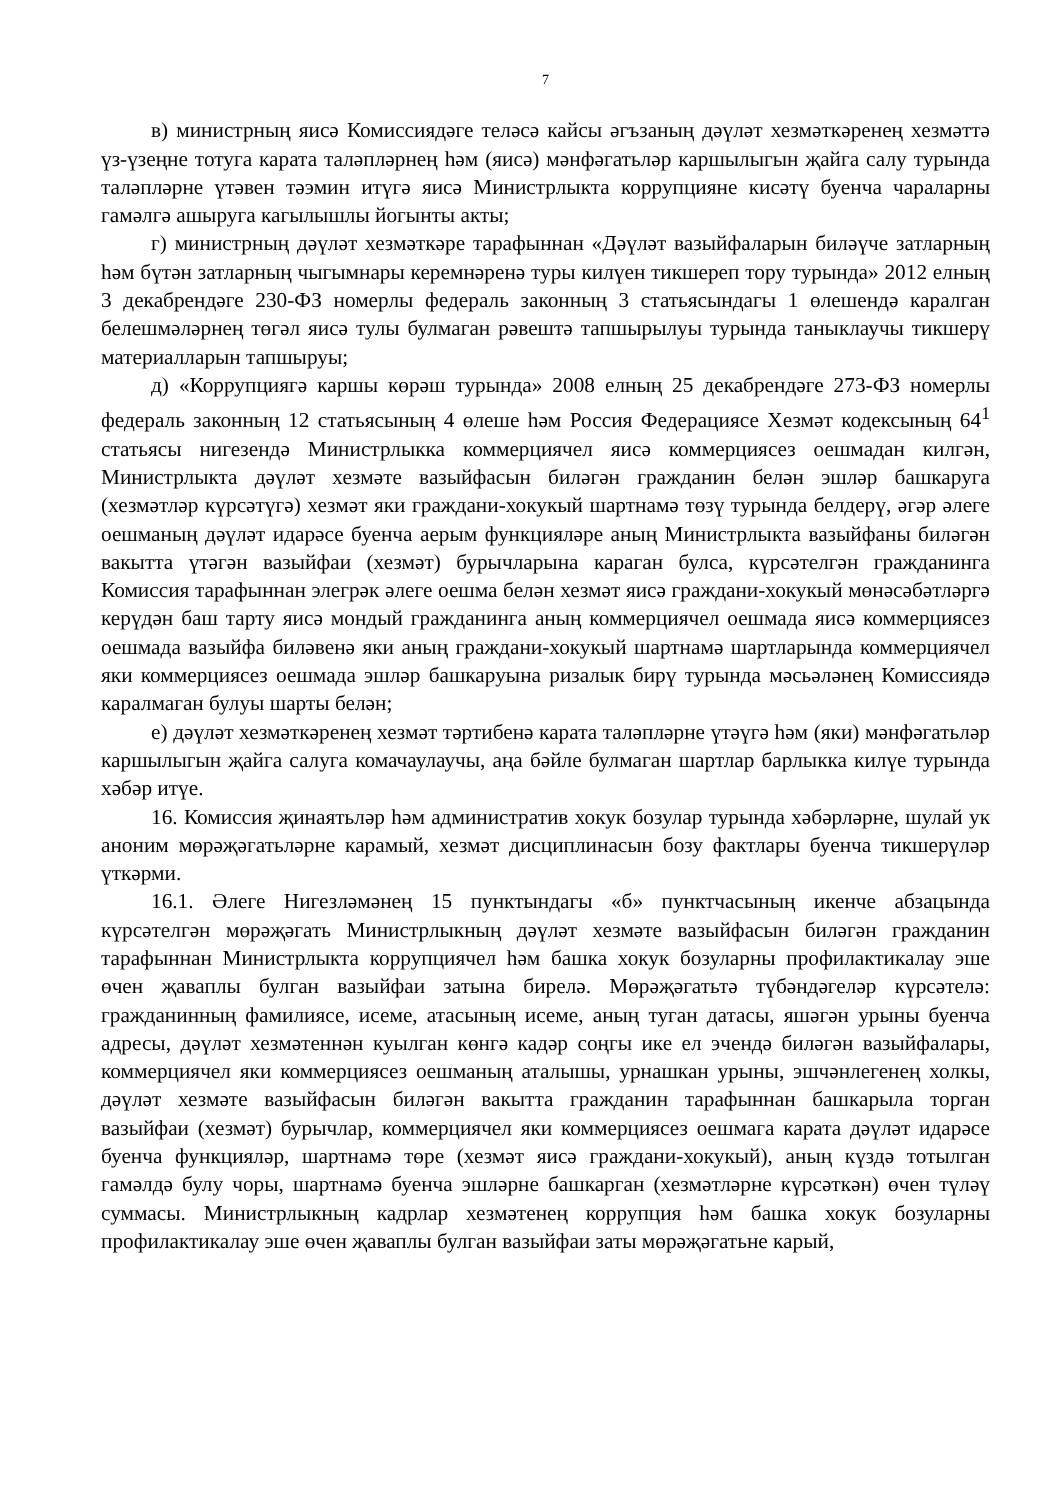7
в) министрның яисә Комиссиядәге теләсә кайсы әгъзаның дәүләт хезмәткәренең хезмәттә үз-үзеңне тотуга карата таләпләрнең һәм (яисә) мәнфәгатьләр каршылыгын җайга салу турында таләпләрне үтәвен тәэмин итүгә яисә Министрлыкта коррупцияне кисәтү буенча чараларны гамәлгә ашыруга кагылышлы йогынты акты;
г) министрның дәүләт хезмәткәре тарафыннан «Дәүләт вазыйфаларын биләүче затларның һәм бүтән затларның чыгымнары керемнәренә туры килүен тикшереп тору турында» 2012 елның 3 декабрендәге 230-ФЗ номерлы федераль законның 3 статьясындагы 1 өлешендә каралган белешмәләрнең төгәл яисә тулы булмаган рәвештә тапшырылуы турында таныклаучы тикшерү материалларын тапшыруы;
д) «Коррупциягә каршы көрәш турында» 2008 елның 25 декабрендәге 273-ФЗ номерлы федераль законның 12 статьясының 4 өлеше һәм Россия Федерациясе Хезмәт кодексының 64<sup>1</sup> статьясы нигезендә Министрлыкка коммерциячел яисә коммерциясез оешмадан килгән, Министрлыкта дәүләт хезмәте вазыйфасын биләгән гражданин белән эшләр башкаруга (хезмәтләр күрсәтүгә) хезмәт яки граждани-хокукый шартнамә төзү турында белдерү, әгәр әлеге оешманың дәүләт идарәсе буенча аерым функцияләре аның Министрлыкта вазыйфаны биләгән вакытта үтәгән вазыйфаи (хезмәт) бурычларына караган булса, күрсәтелгән гражданинга Комиссия тарафыннан элегрәк әлеге оешма белән хезмәт яисә граждани-хокукый мөнәсәбәтләргә керүдән баш тарту яисә мондый гражданинга аның коммерциячел оешмада яисә коммерциясез оешмада вазыйфа биләвенә яки аның граждани-хокукый шартнамә шартларында коммерциячел яки коммерциясез оешмада эшләр башкаруына ризалык бирү турында мәсьәләнең Комиссиядә каралмаган булуы шарты белән;
е) дәүләт хезмәткәренең хезмәт тәртибенә карата таләпләрне үтәүгә һәм (яки) мәнфәгатьләр каршылыгын җайга салуга комачаулаучы, аңа бәйле булмаган шартлар барлыкка килүе турында хәбәр итүе.
16. Комиссия җинаятьләр һәм административ хокук бозулар турында хәбәрләрне, шулай ук аноним мөрәҗәгатьләрне карамый, хезмәт дисциплинасын бозу фактлары буенча тикшерүләр үткәрми.
16.1. Әлеге Нигезләмәнең 15 пунктындагы «б» пунктчасының икенче абзацында күрсәтелгән мөрәҗәгать Министрлыкның дәүләт хезмәте вазыйфасын биләгән гражданин тарафыннан Министрлыкта коррупциячел һәм башка хокук бозуларны профилактикалау эше өчен җаваплы булган вазыйфаи затына бирелә. Мөрәҗәгатьтә түбәндәгеләр күрсәтелә: гражданинның фамилиясе, исеме, атасының исеме, аның туган датасы, яшәгән урыны буенча адресы, дәүләт хезмәтеннән куылган көнгә кадәр соңгы ике ел эчендә биләгән вазыйфалары, коммерциячел яки коммерциясез оешманың аталышы, урнашкан урыны, эшчәнлегенең холкы, дәүләт хезмәте вазыйфасын биләгән вакытта гражданин тарафыннан башкарыла торган вазыйфаи (хезмәт) бурычлар, коммерциячел яки коммерциясез оешмага карата дәүләт идарәсе буенча функцияләр, шартнамә төре (хезмәт яисә граждани-хокукый), аның күздә тотылган гамәлдә булу чоры, шартнамә буенча эшләрне башкарган (хезмәтләрне күрсәткән) өчен түләү суммасы. Министрлыкның кадрлар хезмәтенең коррупция һәм башка хокук бозуларны профилактикалау эше өчен җаваплы булган вазыйфаи заты мөрәҗәгатьне карый,